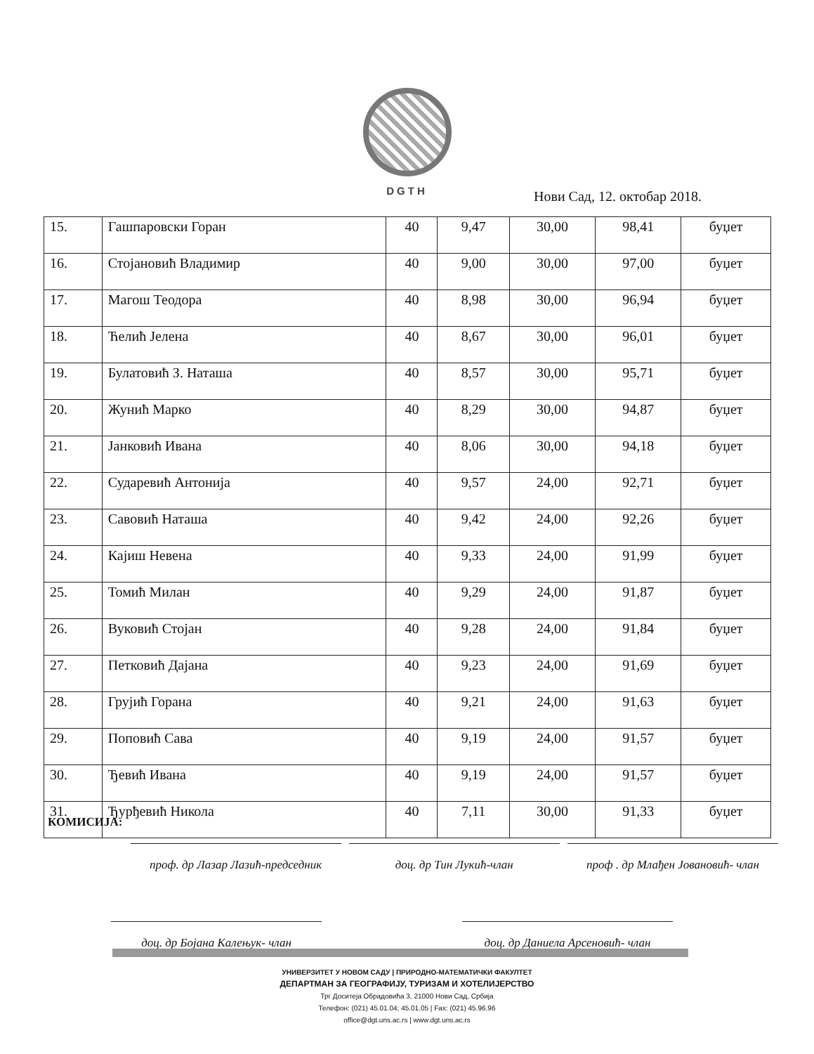DGTH
Нови Сад, 12. oктобар 2018.
| 15. | Гашпаровски Горан | 40 | 9,47 | 30,00 | 98,41 | буџет |
| 16. | Стојановић Владимир | 40 | 9,00 | 30,00 | 97,00 | буџет |
| 17. | Магош Теодора | 40 | 8,98 | 30,00 | 96,94 | буџет |
| 18. | Ћелић Јелена | 40 | 8,67 | 30,00 | 96,01 | буџет |
| 19. | Булатовић З. Наташа | 40 | 8,57 | 30,00 | 95,71 | буџет |
| 20. | Жунић Марко | 40 | 8,29 | 30,00 | 94,87 | буџет |
| 21. | Јанковић Ивана | 40 | 8,06 | 30,00 | 94,18 | буџет |
| 22. | Сударевић Антонија | 40 | 9,57 | 24,00 | 92,71 | буџет |
| 23. | Савовић Наташа | 40 | 9,42 | 24,00 | 92,26 | буџет |
| 24. | Кајиш Невена | 40 | 9,33 | 24,00 | 91,99 | буџет |
| 25. | Томић Милан | 40 | 9,29 | 24,00 | 91,87 | буџет |
| 26. | Вуковић Стојан | 40 | 9,28 | 24,00 | 91,84 | буџет |
| 27. | Петковић Дајана | 40 | 9,23 | 24,00 | 91,69 | буџет |
| 28. | Грујић Горана | 40 | 9,21 | 24,00 | 91,63 | буџет |
| 29. | Поповић Сава | 40 | 9,19 | 24,00 | 91,57 | буџет |
| 30. | Ђевић Ивана | 40 | 9,19 | 24,00 | 91,57 | буџет |
| 31. | Ђурђевић Никола | 40 | 7,11 | 30,00 | 91,33 | буџет |
КОМИСИЈА: проф. др Лазар Лазић-председник
доц. др Тин Лукић-члан проф . др Млађен Јовановић- члан
доц. др Бојана Калењук- члан доц. др Даниела Арсеновић- члан
УНИВЕРЗИТЕТ У НОВОМ САДУ | ПРИРОДНО-МАТЕМАТИЧКИ ФАКУЛТЕТ
ДЕПАРТМАН ЗА ГЕОГРАФИЈУ, ТУРИЗАМ И ХОТЕЛИЈЕРСТВО
Трг Доситеја Обрадовића 3, 21000 Нови Сад, Србија
Телефон: (021) 45.01.04; 45.01.05 | Fax: (021) 45.96.96
office@dgt.uns.ac.rs | www.dgt.uns.ac.rs